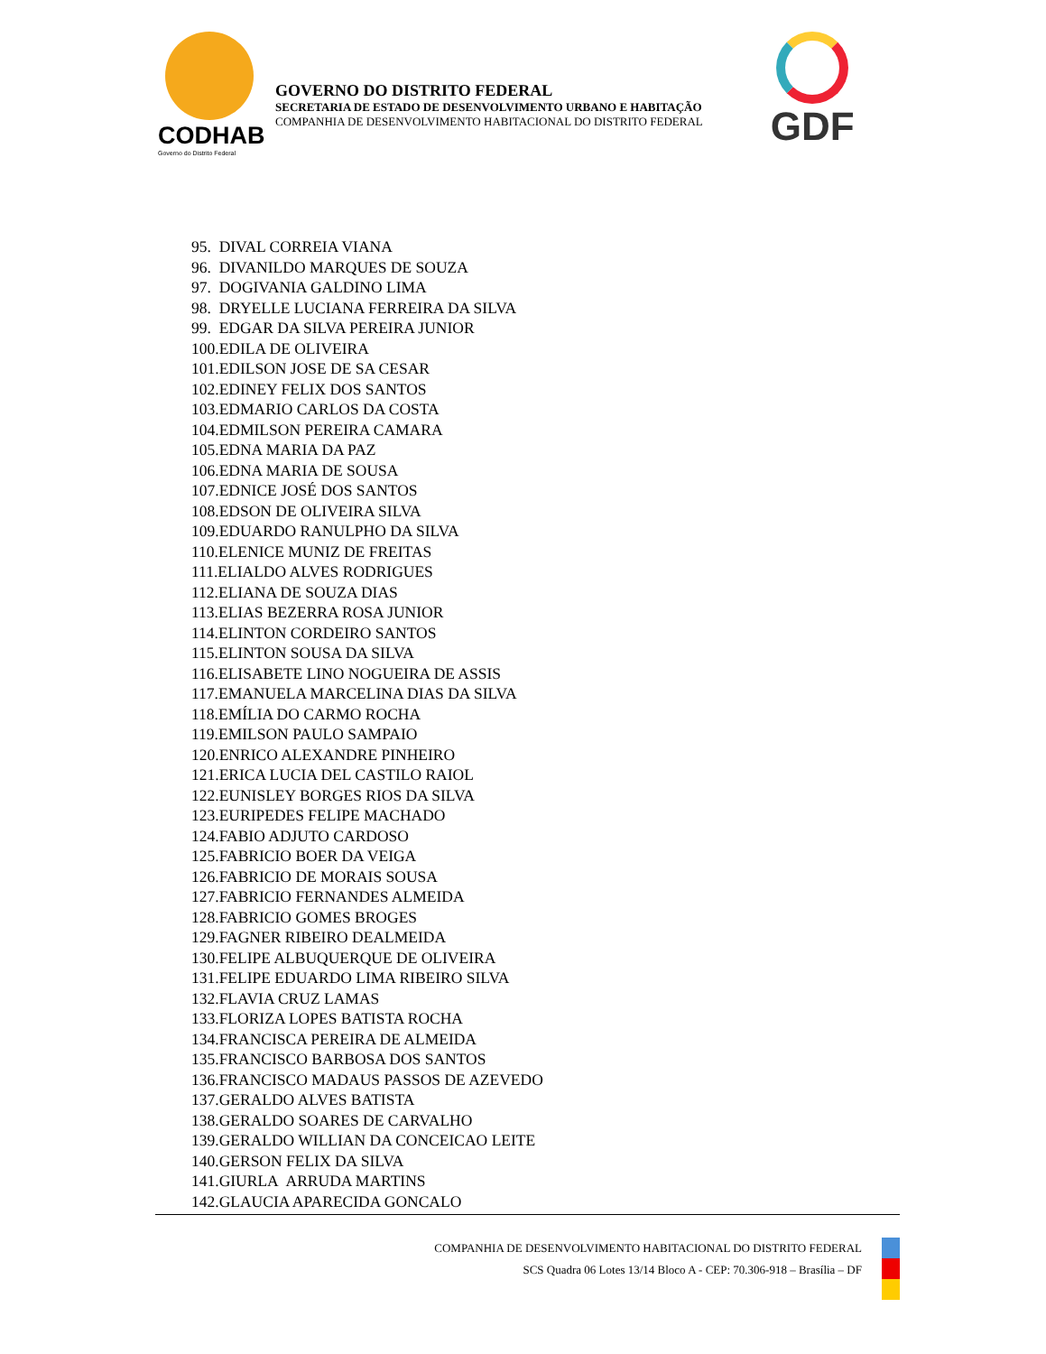CODHAB
Governo do Distrito Federal
GOVERNO DO DISTRITO FEDERAL
SECRETARIA DE ESTADO DE DESENVOLVIMENTO URBANO E HABITAÇÃO
COMPANHIA DE DESENVOLVIMENTO HABITACIONAL DO DISTRITO FEDERAL
GDF
95. DIVAL CORREIA VIANA
96. DIVANILDO MARQUES DE SOUZA
97. DOGIVANIA GALDINO LIMA
98. DRYELLE LUCIANA FERREIRA DA SILVA
99. EDGAR DA SILVA PEREIRA JUNIOR
100.EDILA DE OLIVEIRA
101.EDILSON JOSE DE SA CESAR
102.EDINEY FELIX DOS SANTOS
103.EDMARIO CARLOS DA COSTA
104.EDMILSON PEREIRA CAMARA
105.EDNA MARIA DA PAZ
106.EDNA MARIA DE SOUSA
107.EDNICE JOSÉ DOS SANTOS
108.EDSON DE OLIVEIRA SILVA
109.EDUARDO RANULPHO DA SILVA
110.ELENICE MUNIZ DE FREITAS
111.ELIALDO ALVES RODRIGUES
112.ELIANA DE SOUZA DIAS
113.ELIAS BEZERRA ROSA JUNIOR
114.ELINTON CORDEIRO SANTOS
115.ELINTON SOUSA DA SILVA
116.ELISABETE LINO NOGUEIRA DE ASSIS
117.EMANUELA MARCELINA DIAS DA SILVA
118.EMÍLIA DO CARMO ROCHA
119.EMILSON PAULO SAMPAIO
120.ENRICO ALEXANDRE PINHEIRO
121.ERICA LUCIA DEL CASTILO RAIOL
122.EUNISLEY BORGES RIOS DA SILVA
123.EURIPEDES FELIPE MACHADO
124.FABIO ADJUTO CARDOSO
125.FABRICIO BOER DA VEIGA
126.FABRICIO DE MORAIS SOUSA
127.FABRICIO FERNANDES ALMEIDA
128.FABRICIO GOMES BROGES
129.FAGNER RIBEIRO DEALMEIDA
130.FELIPE ALBUQUERQUE DE OLIVEIRA
131.FELIPE EDUARDO LIMA RIBEIRO SILVA
132.FLAVIA CRUZ LAMAS
133.FLORIZA LOPES BATISTA ROCHA
134.FRANCISCA PEREIRA DE ALMEIDA
135.FRANCISCO BARBOSA DOS SANTOS
136.FRANCISCO MADAUS PASSOS DE AZEVEDO
137.GERALDO ALVES BATISTA
138.GERALDO SOARES DE CARVALHO
139.GERALDO WILLIAN DA CONCEICAO LEITE
140.GERSON FELIX DA SILVA
141.GIURLA ARRUDA MARTINS
142.GLAUCIA APARECIDA GONCALO
COMPANHIA DE DESENVOLVIMENTO HABITACIONAL DO DISTRITO FEDERAL
SCS Quadra 06 Lotes 13/14 Bloco A - CEP: 70.306-918 – Brasília – DF